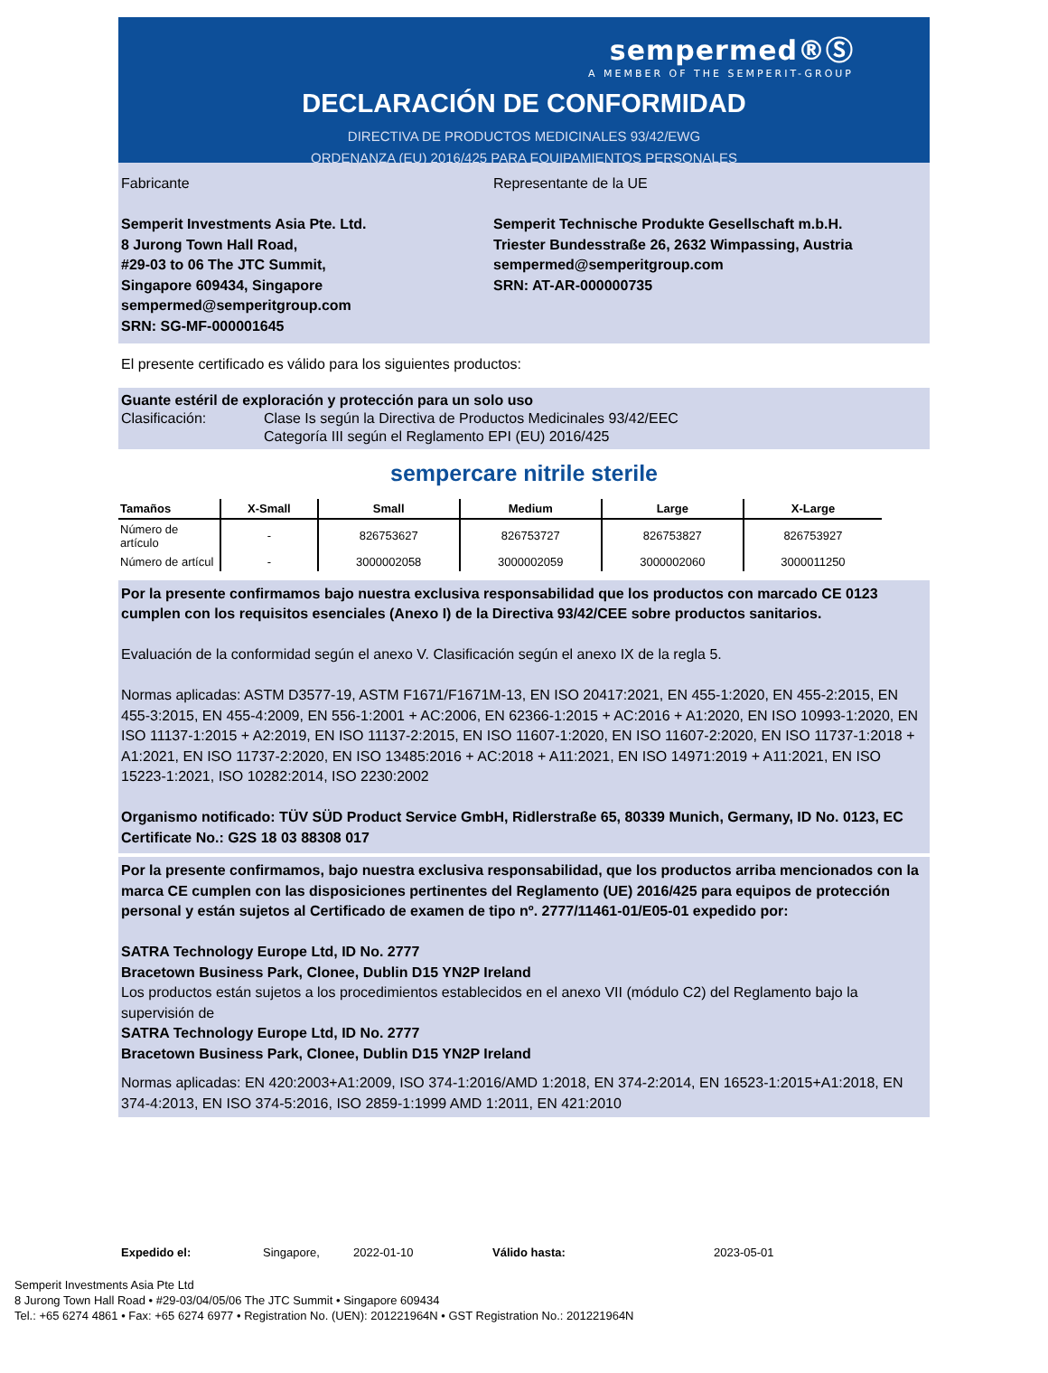sempermed®Ⓢ
A MEMBER OF THE SEMPERIT-GROUP
DECLARACIÓN DE CONFORMIDAD
DIRECTIVA DE PRODUCTOS MEDICINALES 93/42/EWG
ORDENANZA (EU) 2016/425 PARA EQUIPAMIENTOS PERSONALES
Fabricante
Semperit Investments Asia Pte. Ltd.
8 Jurong Town Hall Road,
#29-03 to 06 The JTC Summit,
Singapore 609434, Singapore
sempermed@semperitgroup.com
SRN: SG-MF-000001645
Representante de la UE
Semperit Technische Produkte Gesellschaft m.b.H.
Triester Bundesstraße 26, 2632 Wimpassing, Austria
sempermed@semperitgroup.com
SRN: AT-AR-000000735
El presente certificado es válido para los siguientes productos:
Guante estéril de exploración y protección para un solo uso
Clasificación: Clase Is según la Directiva de Productos Medicinales 93/42/EEC
Categoría III según el Reglamento EPI (EU) 2016/425
sempercare nitrile sterile
| Tamaños | X-Small | Small | Medium | Large | X-Large |
| --- | --- | --- | --- | --- | --- |
| Número de artículo | - | 826753627 | 826753727 | 826753827 | 826753927 |
| Número de artícul | - | 3000002058 | 3000002059 | 3000002060 | 3000011250 |
Por la presente confirmamos bajo nuestra exclusiva responsabilidad que los productos con marcado CE 0123 cumplen con los requisitos esenciales (Anexo I) de la Directiva 93/42/CEE sobre productos sanitarios.
Evaluación de la conformidad según el anexo V. Clasificación según el anexo IX de la regla 5.
Normas aplicadas: ASTM D3577-19, ASTM F1671/F1671M-13, EN ISO 20417:2021, EN 455-1:2020, EN 455-2:2015, EN 455-3:2015, EN 455-4:2009, EN 556-1:2001 + AC:2006, EN 62366-1:2015 + AC:2016 + A1:2020, EN ISO 10993-1:2020, EN ISO 11137-1:2015 + A2:2019, EN ISO 11137-2:2015, EN ISO 11607-1:2020, EN ISO 11607-2:2020, EN ISO 11737-1:2018 + A1:2021, EN ISO 11737-2:2020, EN ISO 13485:2016 + AC:2018 + A11:2021, EN ISO 14971:2019 + A11:2021, EN ISO 15223-1:2021, ISO 10282:2014, ISO 2230:2002
Organismo notificado: TÜV SÜD Product Service GmbH, Ridlerstraße 65, 80339 Munich, Germany, ID No. 0123, EC Certificate No.: G2S 18 03 88308 017
Por la presente confirmamos, bajo nuestra exclusiva responsabilidad, que los productos arriba mencionados con la marca CE cumplen con las disposiciones pertinentes del Reglamento (UE) 2016/425 para equipos de protección personal y están sujetos al Certificado de examen de tipo nº. 2777/11461-01/E05-01 expedido por:
SATRA Technology Europe Ltd, ID No. 2777
Bracetown Business Park, Clonee, Dublin D15 YN2P Ireland
Los productos están sujetos a los procedimientos establecidos en el anexo VII (módulo C2) del Reglamento bajo la supervisión de
SATRA Technology Europe Ltd, ID No. 2777
Bracetown Business Park, Clonee, Dublin D15 YN2P Ireland
Normas aplicadas: EN 420:2003+A1:2009, ISO 374-1:2016/AMD 1:2018, EN 374-2:2014, EN 16523-1:2015+A1:2018, EN 374-4:2013, EN ISO 374-5:2016, ISO 2859-1:1999 AMD 1:2011, EN 421:2010
Expedido el: Singapore, 2022-01-10 Válido hasta: 2023-05-01
Semperit Investments Asia Pte Ltd
8 Jurong Town Hall Road • #29-03/04/05/06 The JTC Summit • Singapore 609434
Tel.: +65 6274 4861 • Fax: +65 6274 6977 • Registration No. (UEN): 201221964N • GST Registration No.: 201221964N